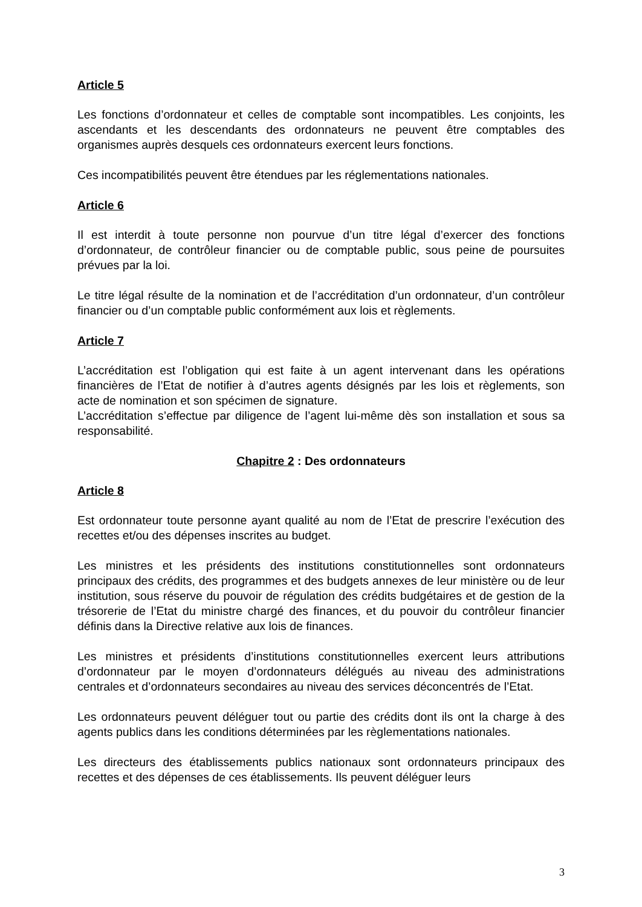Article 5
Les fonctions d’ordonnateur et celles de comptable sont incompatibles. Les conjoints, les ascendants et les descendants des ordonnateurs ne peuvent être comptables des organismes auprès desquels ces ordonnateurs exercent leurs fonctions.
Ces incompatibilités peuvent être étendues par les réglementations nationales.
Article 6
Il est interdit à toute personne non pourvue d’un titre légal d’exercer des fonctions d’ordonnateur, de contrôleur financier ou de comptable public, sous peine de poursuites prévues par la loi.
Le titre légal résulte de la nomination et de l’accréditation d’un ordonnateur, d’un contrôleur financier ou d’un comptable public conformément aux lois et règlements.
Article 7
L’accréditation est l’obligation qui est faite à un agent intervenant dans les opérations financières de l’Etat de notifier à d’autres agents désignés par les lois et règlements, son acte de nomination et son spécimen de signature.
L’accréditation s’effectue par diligence de l’agent lui-même dès son installation et sous sa responsabilité.
Chapitre 2 : Des ordonnateurs
Article 8
Est ordonnateur toute personne ayant qualité au nom de l’Etat de prescrire l’exécution des recettes et/ou des dépenses inscrites au budget.
Les ministres et les présidents des institutions constitutionnelles sont ordonnateurs principaux des crédits, des programmes et des budgets annexes de leur ministère ou de leur institution, sous réserve du pouvoir de régulation des crédits budgétaires et de gestion de la trésorerie de l’Etat du ministre chargé des finances, et du pouvoir du contrôleur financier définis dans la Directive relative aux lois de finances.
Les ministres et présidents d’institutions constitutionnelles exercent leurs attributions d’ordonnateur par le moyen d’ordonnateurs délégués au niveau des administrations centrales et d’ordonnateurs secondaires au niveau des services déconcentrés de l’Etat.
Les ordonnateurs peuvent déléguer tout ou partie des crédits dont ils ont la charge à des agents publics dans les conditions déterminées par les règlementations nationales.
Les directeurs des établissements publics nationaux sont ordonnateurs principaux des recettes et des dépenses de ces établissements. Ils peuvent déléguer leurs
3